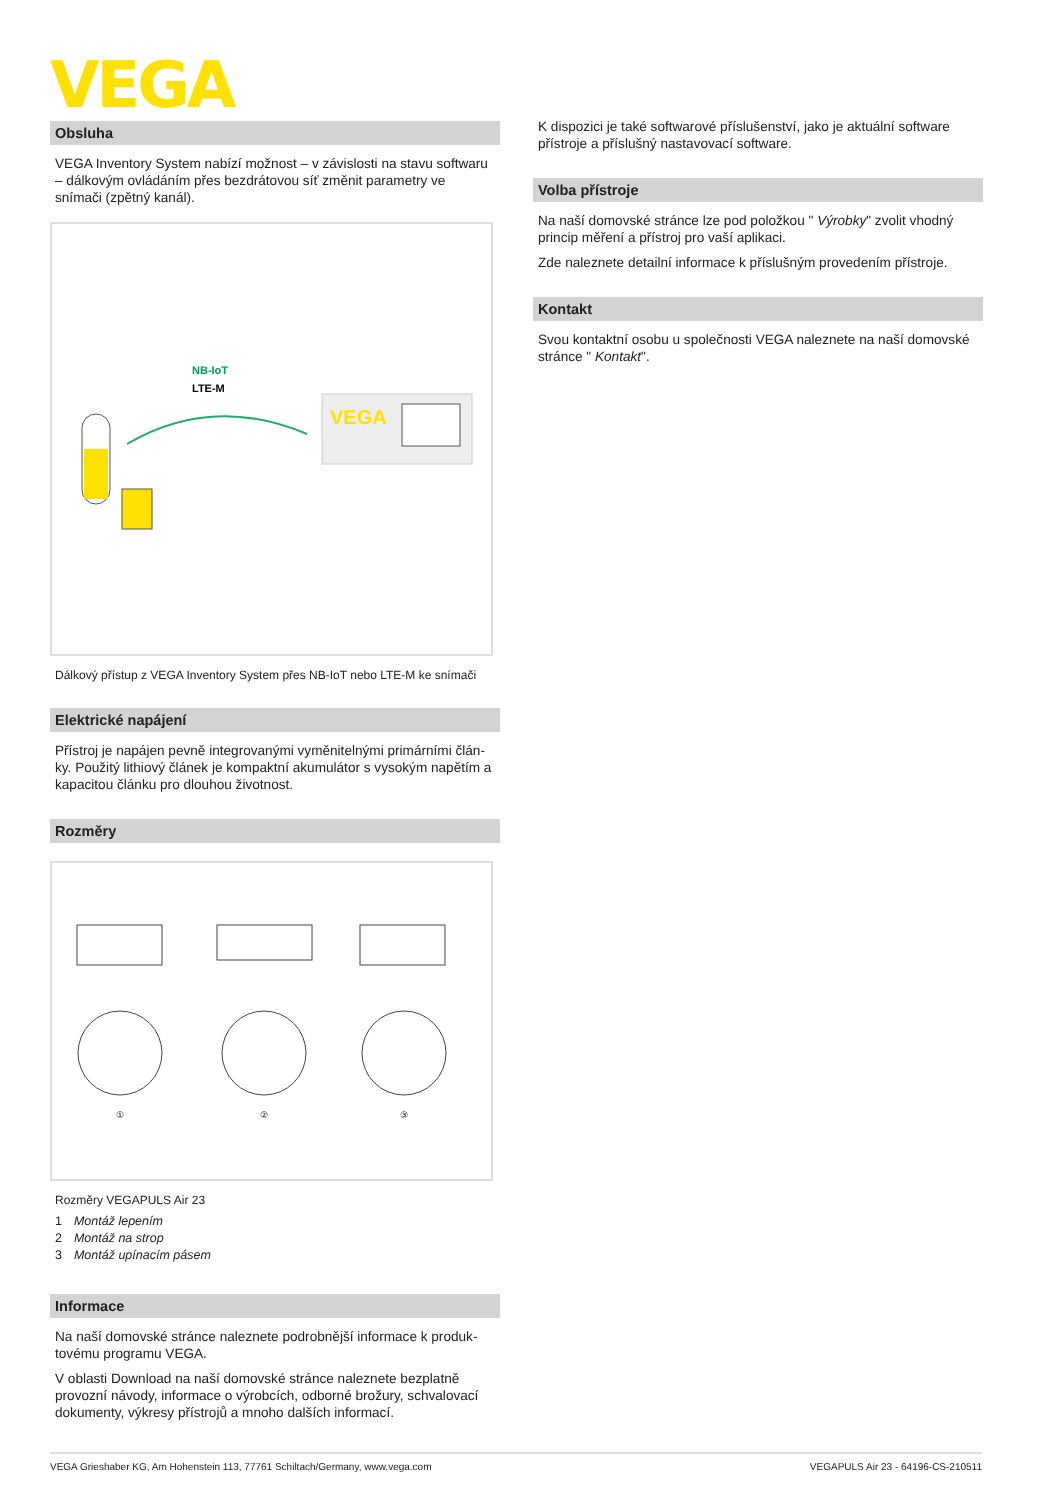VEGA
Obsluha
VEGA Inventory System nabízí možnost – v závislosti na stavu soft­waru – dálkovým ovládáním přes bezdrátovou síť změnit parametry ve snímači (zpětný kanál).
NB-IoT
LTE-M
VEGA
Dálkový přístup z VEGA Inventory System přes NB-IoT nebo LTE-M ke snímači
Elektrické napájení
Přístroj je napájen pevně integrovanými vyměnitelnými primárními člán­ky. Použitý lithiový článek je kompaktní akumulátor s vysokým napětím a kapacitou článku pro dlouhou životnost.
Rozměry
①
②
③
Rozměry VEGAPULS Air 23
1 Montáž lepením
2 Montáž na strop
3 Montáž upínacím pásem
Informace
Na naší domovské stránce naleznete podrobnější informace k produk­tovému programu VEGA.
V oblasti Download na naší domovské stránce naleznete bezplatně provozní návody, informace o výrobcích, odborné brožury, schvalovací dokumenty, výkresy přístrojů a mnoho dalších informací.
K dispozici je také softwarové příslušenství, jako je aktuální software přístroje a příslušný nastavovací software.
Volba přístroje
Na naší domovské stránce lze pod položkou " Výrobky" zvolit vhodný princip měření a přístroj pro vaší aplikaci.
Zde naleznete detailní informace k příslušným provedením přístroje.
Kontakt
Svou kontaktní osobu u společnosti VEGA naleznete na naší domovské stránce " Kontakt".
VEGA Grieshaber KG, Am Hohenstein 113, 77761 Schiltach/Germany, www.vega.com VEGAPULS Air 23 - 64196-CS-210511